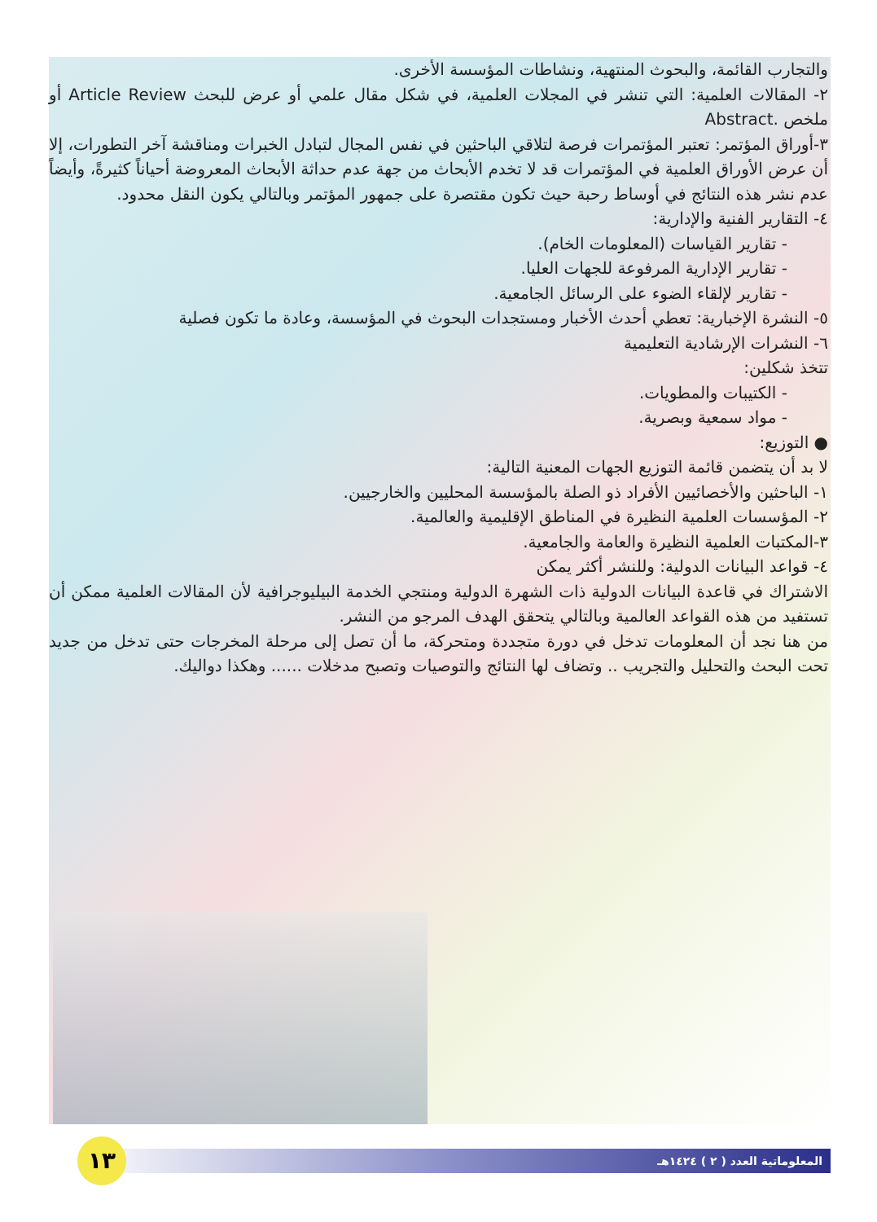والتجارب القائمة، والبحوث المنتهية، ونشاطات المؤسسة الأخرى.
٢- المقالات العلمية: التي تنشر في المجلات العلمية، في شكل مقال علمي أو عرض للبحث Article Review أو ملخص .Abstract
٣-أوراق المؤتمر: تعتبر المؤتمرات فرصة لتلاقي الباحثين في نفس المجال لتبادل الخبرات ومناقشة آخر التطورات، إلا أن عرض الأوراق العلمية في المؤتمرات قد لا تخدم الأبحاث من جهة عدم حداثة الأبحاث المعروضة أحياناً كثيرةً، وأيضاً عدم نشر هذه النتائج في أوساط رحبة حيث تكون مقتصرة على جمهور المؤتمر وبالتالي يكون النقل محدود.
٤- التقارير الفنية والإدارية:
- تقارير القياسات (المعلومات الخام).
- تقارير الإدارية المرفوعة للجهات العليا.
- تقارير لإلقاء الضوء على الرسائل الجامعية.
٥- النشرة الإخبارية: تعطي أحدث الأخبار ومستجدات البحوث في المؤسسة، وعادة ما تكون فصلية
٦- النشرات الإرشادية التعليمية
تتخذ شكلين:
- الكتيبات والمطويات.
- مواد سمعية وبصرية.
● التوزيع:
لا بد أن يتضمن قائمة التوزيع الجهات المعنية التالية:
١- الباحثين والأخصائيين الأفراد ذو الصلة بالمؤسسة المحليين والخارجيين.
٢- المؤسسات العلمية النظيرة في المناطق الإقليمية والعالمية.
٣-المكتبات العلمية النظيرة والعامة والجامعية.
٤- قواعد البيانات الدولية: وللنشر أكثر يمكن
الاشتراك في قاعدة البيانات الدولية ذات الشهرة الدولية ومنتجي الخدمة البيليوجرافية لأن المقالات العلمية ممكن أن تستفيد من هذه القواعد العالمية وبالتالي يتحقق الهدف المرجو من النشر.
من هنا نجد أن المعلومات تدخل في دورة متجددة ومتحركة، ما أن تصل إلى مرحلة المخرجات حتى تدخل من جديد تحت البحث والتحليل والتجريب .. وتضاف لها النتائج والتوصيات وتصبح مدخلات ...... وهكذا دواليك.
المعلوماتية العدد ( ٢ ) ١٤٢٤هـ ١٣